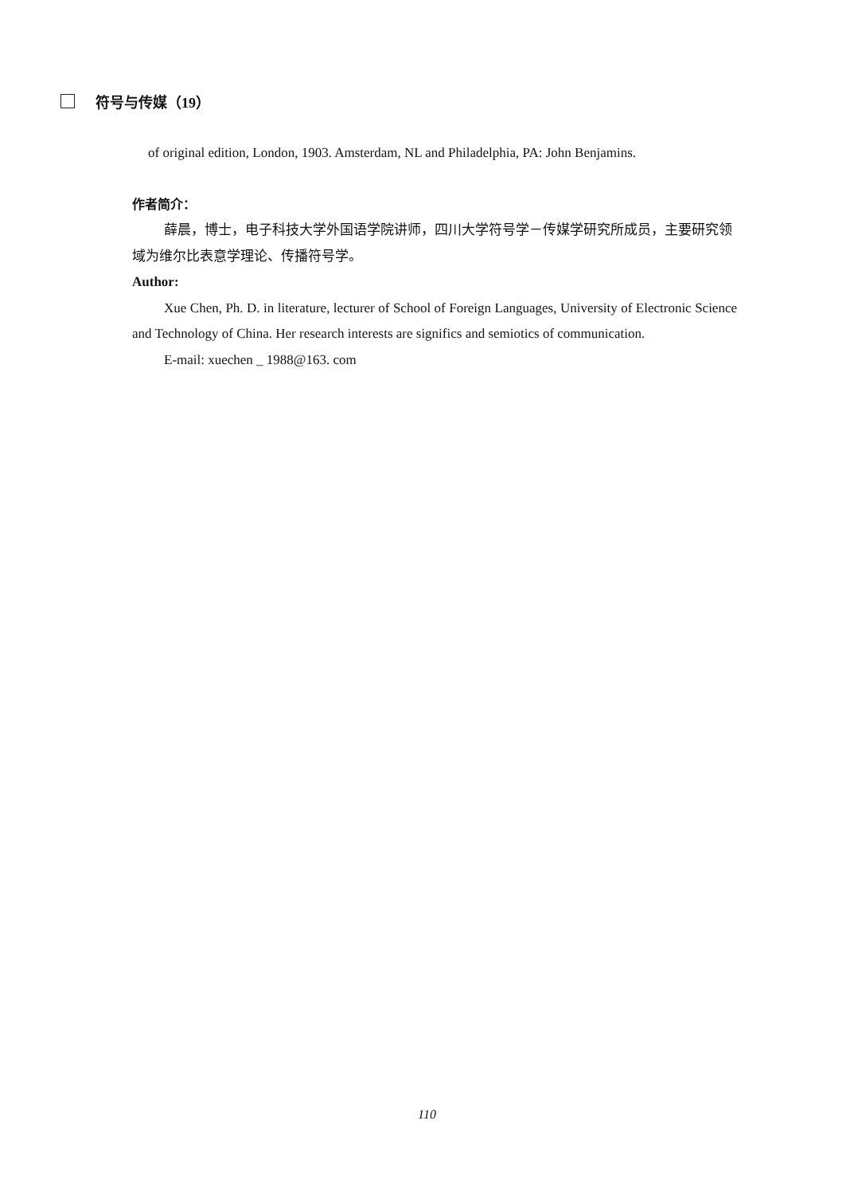符号与传媒（19）
of original edition, London, 1903. Amsterdam, NL and Philadelphia, PA: John Benjamins.
作者简介：
薛晨，博士，电子科技大学外国语学院讲师，四川大学符号学－传媒学研究所成员，主要研究领域为维尔比表意学理论、传播符号学。
Author:
Xue Chen, Ph. D. in literature, lecturer of School of Foreign Languages, University of Electronic Science and Technology of China. Her research interests are significs and semiotics of communication.
E-mail: xuechen _ 1988@163. com
110